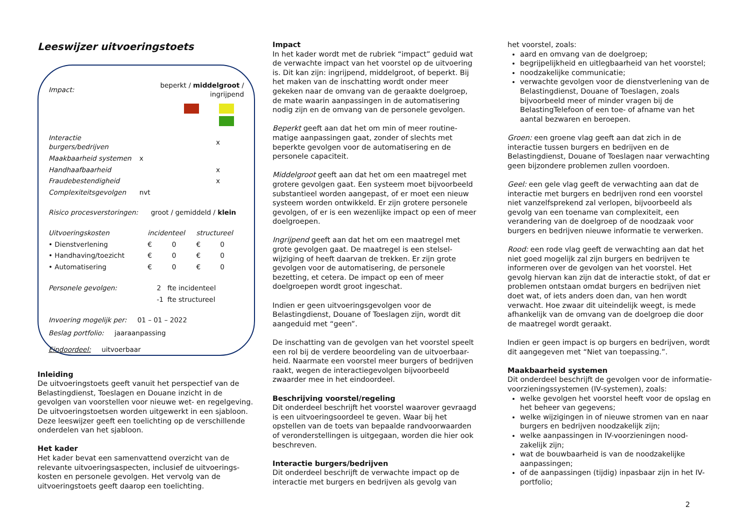Leeswijzer uitvoeringstoets
| Impact: | beperkt / middelgroot / ingrijpend | | | |
| Interactie burgers/bedrijven | | | | x |
| Maakbaarheid systemen | | | x | |
| Handhaafbaarheid | | | | x |
| Fraudebestendigheid | | | | x |
| Complexiteitsgevolgen | | | nvt | |
Risico procesverstoringen: groot / gemiddeld / klein
| Uitvoeringskosten | incidenteel | | structureel | |
| • Dienstverlening | € | 0 | € | 0 |
| • Handhaving/toezicht | € | 0 | € | 0 |
| • Automatisering | € | 0 | € | 0 |
| Personele gevolgen: | 2 | fte incidenteel |
| | -1 | fte structureel |
Invoering mogelijk per: 01 – 01 – 2022
Beslag portfolio: jaaraanpassing
Eindoordeel: uitvoerbaar
Inleiding
De uitvoeringstoets geeft vanuit het perspectief van de Belastingdienst, Toeslagen en Douane inzicht in de gevolgen van voorstellen voor nieuwe wet- en regelgeving. De uitvoeringstoetsen worden uitgewerkt in een sjabloon. Deze leeswijzer geeft een toelichting op de verschillende onderdelen van het sjabloon.
Het kader
Het kader bevat een samenvattend overzicht van de relevante uitvoeringsaspecten, inclusief de uitvoerings-kosten en personele gevolgen. Het vervolg van de uitvoeringstoets geeft daarop een toelichting.
Impact
In het kader wordt met de rubriek “impact” geduid wat de verwachte impact van het voorstel op de uitvoering is. Dit kan zijn: ingrijpend, middelgroot, of beperkt. Bij het maken van de inschatting wordt onder meer gekeken naar de omvang van de geraakte doelgroep, de mate waarin aanpassingen in de automatisering nodig zijn en de omvang van de personele gevolgen.
Beperkt geeft aan dat het om min of meer routine-matige aanpassingen gaat, zonder of slechts met beperkte gevolgen voor de automatisering en de personele capaciteit.
Middelgroot geeft aan dat het om een maatregel met grotere gevolgen gaat. Een systeem moet bijvoorbeeld substantieel worden aangepast, of er moet een nieuw systeem worden ontwikkeld. Er zijn grotere personele gevolgen, of er is een wezenlijke impact op een of meer doelgroepen.
Ingrijpend geeft aan dat het om een maatregel met grote gevolgen gaat. De maatregel is een stelsel-wijziging of heeft daarvan de trekken. Er zijn grote gevolgen voor de automatisering, de personele bezetting, et cetera. De impact op een of meer doelgroepen wordt groot ingeschat.
Indien er geen uitvoeringsgevolgen voor de Belastingdienst, Douane of Toeslagen zijn, wordt dit aangeduid met “geen”.
De inschatting van de gevolgen van het voorstel speelt een rol bij de verdere beoordeling van de uitvoerbaar-heid. Naarmate een voorstel meer burgers of bedrijven raakt, wegen de interactiegevolgen bijvoorbeeld zwaarder mee in het eindoordeel.
Beschrijving voorstel/regeling
Dit onderdeel beschrijft het voorstel waarover gevraagd is een uitvoeringsoordeel te geven. Waar bij het opstellen van de toets van bepaalde randvoorwaarden of veronderstellingen is uitgegaan, worden die hier ook beschreven.
Interactie burgers/bedrijven
Dit onderdeel beschrijft de verwachte impact op de interactie met burgers en bedrijven als gevolg van
het voorstel, zoals:
aard en omvang van de doelgroep;
begrijpelijkheid en uitlegbaarheid van het voorstel;
noodzakelijke communicatie;
verwachte gevolgen voor de dienstverlening van de Belastingdienst, Douane of Toeslagen, zoals bijvoorbeeld meer of minder vragen bij de BelastingTelefoon of een toe- of afname van het aantal bezwaren en beroepen.
Groen: een groene vlag geeft aan dat zich in de interactie tussen burgers en bedrijven en de Belastingdienst, Douane of Toeslagen naar verwachting geen bijzondere problemen zullen voordoen.
Geel: een gele vlag geeft de verwachting aan dat de interactie met burgers en bedrijven rond een voorstel niet vanzelfsprekend zal verlopen, bijvoorbeeld als gevolg van een toename van complexiteit, een verandering van de doelgroep of de noodzaak voor burgers en bedrijven nieuwe informatie te verwerken.
Rood: een rode vlag geeft de verwachting aan dat het niet goed mogelijk zal zijn burgers en bedrijven te informeren over de gevolgen van het voorstel. Het gevolg hiervan kan zijn dat de interactie stokt, of dat er problemen ontstaan omdat burgers en bedrijven niet doet wat, of iets anders doen dan, van hen wordt verwacht. Hoe zwaar dit uiteindelijk weegt, is mede afhankelijk van de omvang van de doelgroep die door de maatregel wordt geraakt.
Indien er geen impact is op burgers en bedrijven, wordt dit aangegeven met “Niet van toepassing.”.
Maakbaarheid systemen
Dit onderdeel beschrijft de gevolgen voor de informatie-voorzieningssystemen (IV-systemen), zoals:
welke gevolgen het voorstel heeft voor de opslag en het beheer van gegevens;
welke wijzigingen in of nieuwe stromen van en naar burgers en bedrijven noodzakelijk zijn;
welke aanpassingen in IV-voorzieningen nood-zakelijk zijn;
wat de bouwbaarheid is van de noodzakelijke aanpassingen;
of de aanpassingen (tijdig) inpasbaar zijn in het IV-portfolio;
2